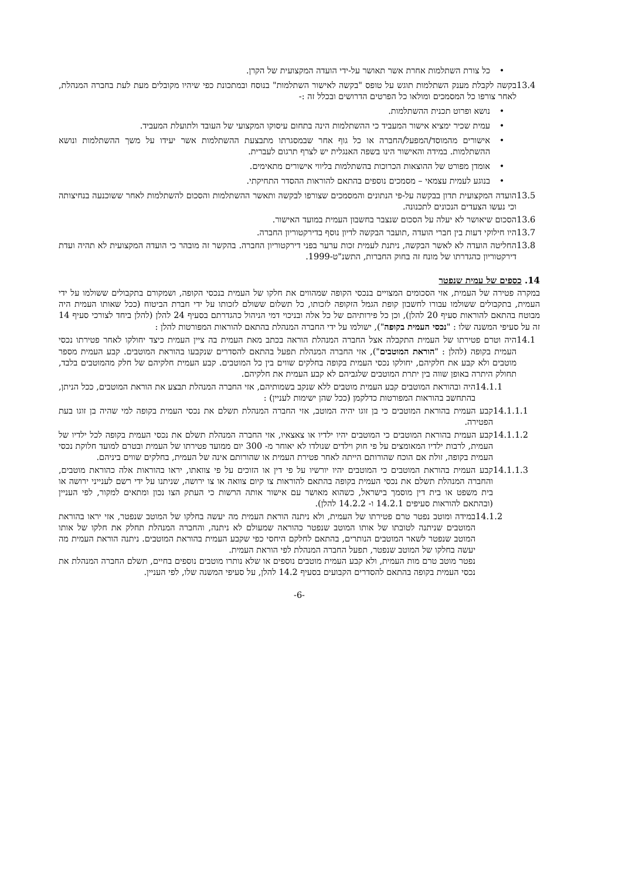• כל צורת השתלמות אחרת אשר תאושר על-ידי הועדה המקצועית של הקרן.
13.4 בקשה לקבלת מענק השתלמות תוגש על טופס "בקשה לאישור השתלמות" בנוסח ובמתכונת כפי שיהיו מקובלים מעת לעת בחברה המנהלת, לאחר צורפו כל המסמכים ומולאו כל הפרטים הדרושים ובכלל זה :-
• נושא ופרוט תכנית ההשתלמות.
• עמית שכיר ימציא אישור המעביד כי ההשתלמות הינה בתחום עיסוקו המקצועי של העובד ולתועלת המעביד.
• אישורים מהמוסד/המפעל/החברה או כל גוף אחר שבמסגרתו מתבצעת ההשתלמות אשר יעידו על משך ההשתלמות ונושא ההשתלמות. במידה והאישור הינו בשפה האנגלית יש לצרף תרגום לעברית.
• אומדן מפורט של ההוצאות הכרוכות בהשתלמות בליווי אישורים מתאימים.
• בנוגע לעמית עצמאי – מסמכים נוספים בהתאם להוראות ההסדר התחיקתי.
13.5 הועדה המקצועית תדון בבקשה על-פי הנתונים והמסמכים שצורפו לבקשה ותאשר ההשתלמות והסכום להשתלמות לאחר ששוכנעה בנחיצותה וכי נעשו הצעדים הנכונים לתכנונה.
13.6 הסכום שיאושר לא יעלה על הסכום שנצבר בחשבון העמית במועד האישור.
13.7 היו חילוקי דעות בין חברי הועדה ,תועבר הבקשה לדיון נוסף בדירקטוריון החברה.
13.8 החליטה הועדה לא לאשר הבקשה, ניתנת לעמית זכות ערער בפני דירקטוריון החברה. בהקשר זה מובהר כי הועדה המקצועית לא תהיה ועדת דירקטוריון כהגדרתו של מונח זה בחוק החברות, התשנ"ט-1999.
14. כספים של עמית שנפטר
במקרה פטירה של העמית, אזי הסכומים המצויים בנכסי הקופה שמהווים את חלקו של העמית בנכסי הקופה, ושמקורם בתקבולים ששולמו על ידי העמית, בתקבולים ששולמו עבורו לחשבון קופת הגמל הזקופה לזכותו, כל תשלום ששולם לזכותו על ידי חברת הביטוח (ככל שאותו העמית היה מבוטח בהתאם להוראות סעיף 20 להלן), וכן כל פירותיהם של כל אלה ובניכוי דמי הניהול כהגדרתם בסעיף 24 להלן (להלן ביחד לצורכי סעיף 14 זה על סעיפי המשנה שלו : "נכסי העמית בקופה"), ישולמו על ידי החברה המנהלת בהתאם להוראות המפורטות להלן :
14.1 היה וטרם פטירתו של העמית התקבלה אצל החברה המנהלת הוראה בכתב מאת העמית בה ציין העמית כיצד יחולקו לאחר פטירתו נכסי העמית בקופה (להלן : "הוראת המוטבים"), אזי החברה המנהלת תפעל בהתאם להסדרים שנקבעו בהוראת המוטבים. קבע העמית מספר מוטבים ולא קבע את חלקיהם, יחולקו נכסי העמית בקופה בחלקים שווים בין כל המוטבים. קבע העמית חלקיהם של חלק מהמוטבים בלבד, תחולק היתרה באופן שווה בין יתרת המוטבים שלגביהם לא קבע העמית את חלקיהם.
14.1.1 היה ובהוראת המוטבים קבע העמית מוטבים ללא שנקב בשמותיהם, אזי החברה המנהלת תבצע את הוראת המוטבים, ככל הניתן, בהתחשב בהוראות המפורטות כדלקמן (ככל שהן ישימות לעניין) :
14.1.1.1 קבע העמית בהוראת המוטבים כי בן זוגו יהיה המוטב, אזי החברה המנהלת תשלם את נכסי העמית בקופה למי שהיה בן זוגו בעת הפטירה.
14.1.1.2 קבע העמית בהוראת המוטבים כי המוטבים יהיו ילדיו או צאצאיו, אזי החברה המנהלת תשלם את נכסי העמית בקופה לכל ילדיו של העמית, לרבות ילדיו המאומצים על פי חוק וילדים שנולדו לא יאוחר מ- 300 יום ממועד פטירתו של העמית ובטרם למועד חלוקת נכסי העמית בקופה, זולת אם הוכח שהורותם הייתה לאחר פטירת העמית או שהורותם אינה של העמית, בחלקים שווים ביניהם.
14.1.1.3 קבע העמית בהוראת המוטבים כי המוטבים יהיו יורשיו על פי דין או הזוכים על פי צוואתו, יראו בהוראות אלה כהוראת מוטבים, והחברה המנהלת תשלם את נכסי העמית בקופה בהתאם להוראות צו קיום צוואה או צו ירושה, שניתנו על ידי רשם לענייני ירושה או בית משפט או בית דין מוסמך בישראל, כשהוא מאושר עם אישור אותה הרשות כי העתק הצו נכון ומתאים למקור, לפי העניין (ובהתאם להוראות סעיפים 14.2.1 ו- 14.2.2 להלן).
14.1.2 במידה ומוטב נפטר טרם פטירתו של העמית, ולא ניתנה הוראת העמית מה יעשה בחלקו של המוטב שנפטר, אזי יראו בהוראת המוטבים שניתנה לטובתו של אותו המוטב שנפטר כהוראה שמעולם לא ניתנה, והחברה המנהלת תחלק את חלקו של אותו המוטב שנפטר לשאר המוטבים הנותרים, בהתאם לחלקם היחסי כפי שקבע העמית בהוראת המוטבים. ניתנה הוראת העמית מה יעשה בחלקו של המוטב שנפטר, תפעל החברה המנהלת לפי הוראת העמית.
נפטר מוטב טרם מות העמית, ולא קבע העמית מוטבים נוספים או שלא נותרו מוטבים נוספים בחיים, תשלם החברה המנהלת את נכסי העמית בקופה בהתאם להסדרים הקבועים בסעיף 14.2 להלן, על סעיפי המשנה שלו, לפי העניין.
-6-